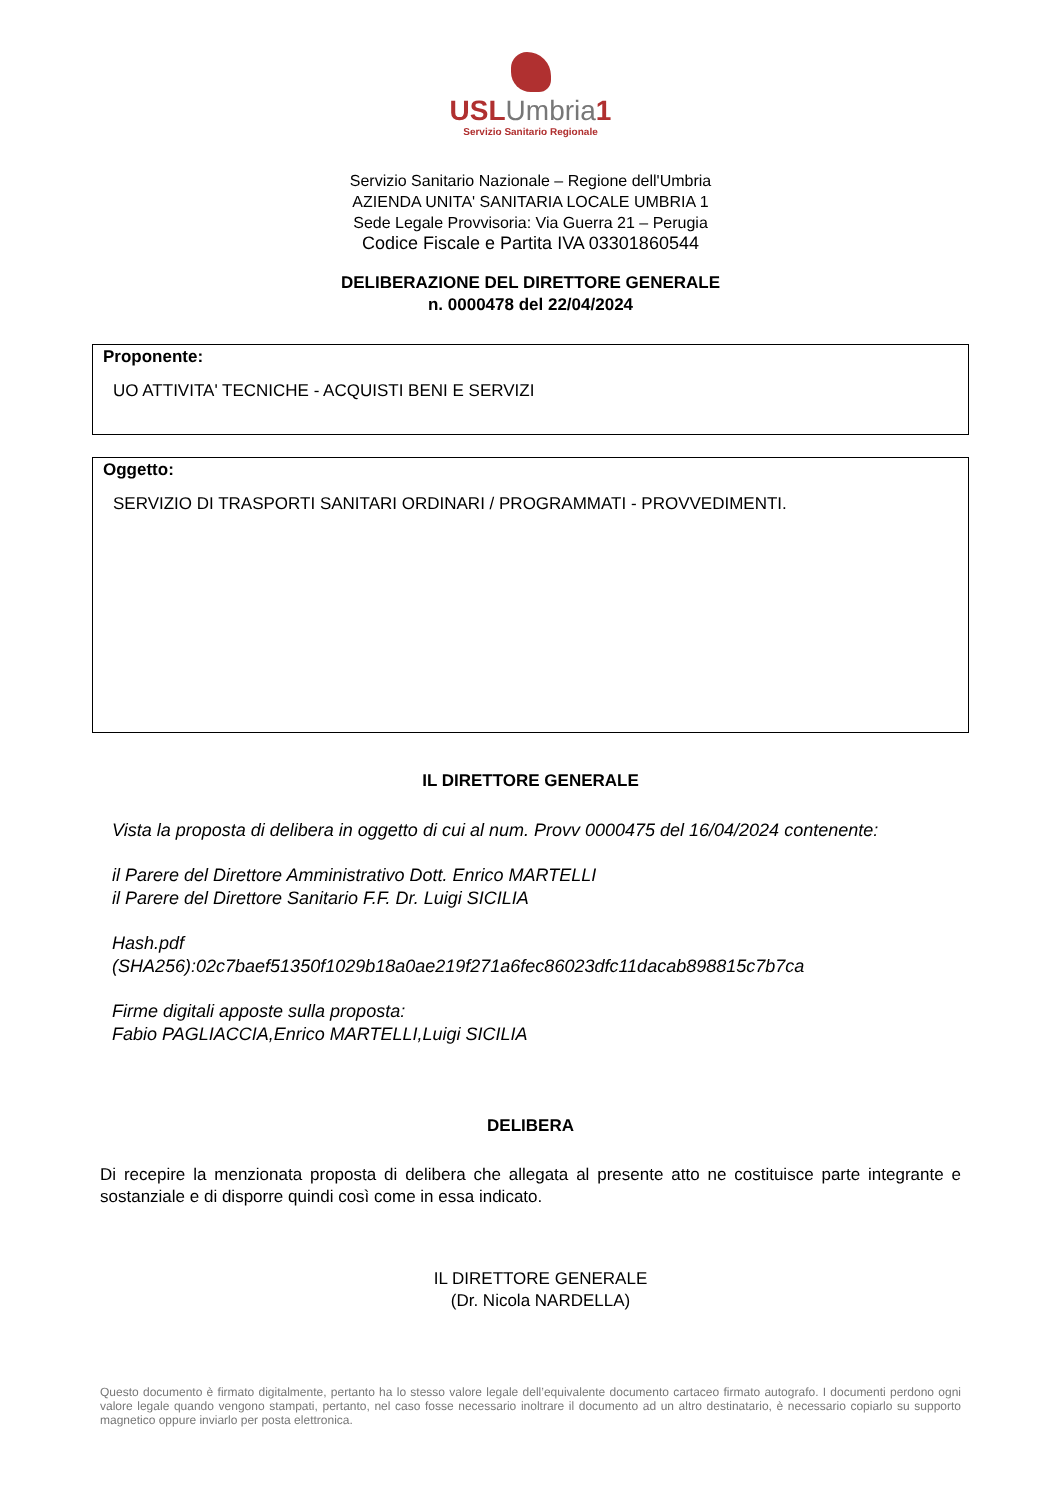USLUmbria1
Servizio Sanitario Regionale
Servizio Sanitario Nazionale – Regione dell'Umbria
AZIENDA UNITA' SANITARIA LOCALE UMBRIA 1
Sede Legale Provvisoria: Via Guerra 21 – Perugia
Codice Fiscale e Partita IVA 03301860544
DELIBERAZIONE DEL DIRETTORE GENERALE
n. 0000478 del 22/04/2024
Proponente:
UO ATTIVITA' TECNICHE - ACQUISTI BENI E SERVIZI
Oggetto:
SERVIZIO DI TRASPORTI SANITARI ORDINARI / PROGRAMMATI - PROVVEDIMENTI.
IL DIRETTORE GENERALE
Vista la proposta di delibera in oggetto di cui al num. Provv 0000475 del 16/04/2024 contenente:
il Parere del Direttore Amministrativo Dott. Enrico MARTELLI
il Parere del Direttore Sanitario F.F. Dr. Luigi SICILIA
Hash.pdf
(SHA256):02c7baef51350f1029b18a0ae219f271a6fec86023dfc11dacab898815c7b7ca
Firme digitali apposte sulla proposta:
Fabio PAGLIACCIA,Enrico MARTELLI,Luigi SICILIA
DELIBERA
Di recepire la menzionata proposta di delibera che allegata al presente atto ne costituisce parte integrante e sostanziale e di disporre quindi così come in essa indicato.
IL DIRETTORE GENERALE
(Dr. Nicola NARDELLA)
Questo documento è firmato digitalmente, pertanto ha lo stesso valore legale dell’equivalente documento cartaceo firmato autografo. I documenti perdono ogni valore legale quando vengono stampati, pertanto, nel caso fosse necessario inoltrare il documento ad un altro destinatario, è necessario copiarlo su supporto magnetico oppure inviarlo per posta elettronica.